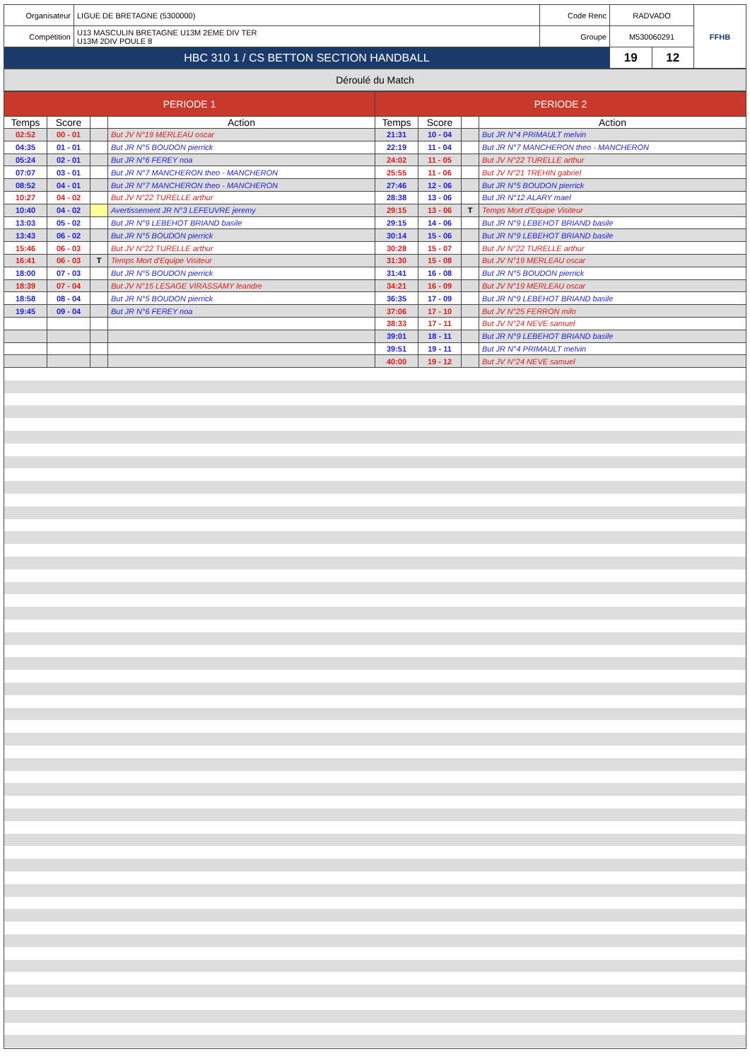| Organisateur | LIGUE DE BRETAGNE (5300000) | Code Renc | RADVADO | FFHB |
| Compétition | U13 MASCULIN BRETAGNE U13M 2EME DIV TER U13M 2DIV POULE 8 | Groupe | M530060291 | |
| HBC 310 1 / CS BETTON SECTION HANDBALL | | | / 19 / 12 / | |
Déroulé du Match
| PERIODE 1 | | | | PERIODE 2 | | | |
| --- | --- | --- | --- | --- | --- | --- | --- |
| Temps | Score | | Action | Temps | Score | | Action |
| 02:52 | 00 - 01 | | But JV N°19 MERLEAU oscar | 21:31 | 10 - 04 | | But JR N°4 PRIMAULT melvin |
| 04:35 | 01 - 01 | | But JR N°5 BOUDON pierrick | 22:19 | 11 - 04 | | But JR N°7 MANCHERON theo - MANCHERON |
| 05:24 | 02 - 01 | | But JR N°6 FEREY noa | 24:02 | 11 - 05 | | But JV N°22 TURELLE arthur |
| 07:07 | 03 - 01 | | But JR N°7 MANCHERON theo - MANCHERON | 25:55 | 11 - 06 | | But JV N°21 TREHIN gabriel |
| 08:52 | 04 - 01 | | But JR N°7 MANCHERON theo - MANCHERON | 27:46 | 12 - 06 | | But JR N°5 BOUDON pierrick |
| 10:27 | 04 - 02 | | But JV N°22 TURELLE arthur | 28:38 | 13 - 06 | | But JR N°12 ALARY mael |
| 10:40 | 04 - 02 | | Avertissement JR N°3 LEFEUVRE jeremy | 29:15 | 13 - 06 | T | Temps Mort d'Equipe Visiteur |
| 13:03 | 05 - 02 | | But JR N°9 LEBEHOT BRIAND basile | 29:15 | 14 - 06 | | But JR N°9 LEBEHOT BRIAND basile |
| 13:43 | 06 - 02 | | But JR N°5 BOUDON pierrick | 30:14 | 15 - 06 | | But JR N°9 LEBEHOT BRIAND basile |
| 15:46 | 06 - 03 | | But JV N°22 TURELLE arthur | 30:28 | 15 - 07 | | But JV N°22 TURELLE arthur |
| 16:41 | 06 - 03 | T | Temps Mort d'Equipe Visiteur | 31:30 | 15 - 08 | | But JV N°19 MERLEAU oscar |
| 18:00 | 07 - 03 | | But JR N°5 BOUDON pierrick | 31:41 | 16 - 08 | | But JR N°5 BOUDON pierrick |
| 18:39 | 07 - 04 | | But JV N°15 LESAGE VIRASSAMY leandre | 34:21 | 16 - 09 | | But JV N°19 MERLEAU oscar |
| 18:58 | 08 - 04 | | But JR N°5 BOUDON pierrick | 36:35 | 17 - 09 | | But JR N°9 LEBEHOT BRIAND basile |
| 19:45 | 09 - 04 | | But JR N°6 FEREY noa | 37:06 | 17 - 10 | | But JV N°25 FERRON milo |
| | | | | 38:33 | 17 - 11 | | But JV N°24 NEVE samuel |
| | | | | 39:01 | 18 - 11 | | But JR N°9 LEBEHOT BRIAND basile |
| | | | | 39:51 | 19 - 11 | | But JR N°4 PRIMAULT melvin |
| | | | | 40:00 | 19 - 12 | | But JV N°24 NEVE samuel |